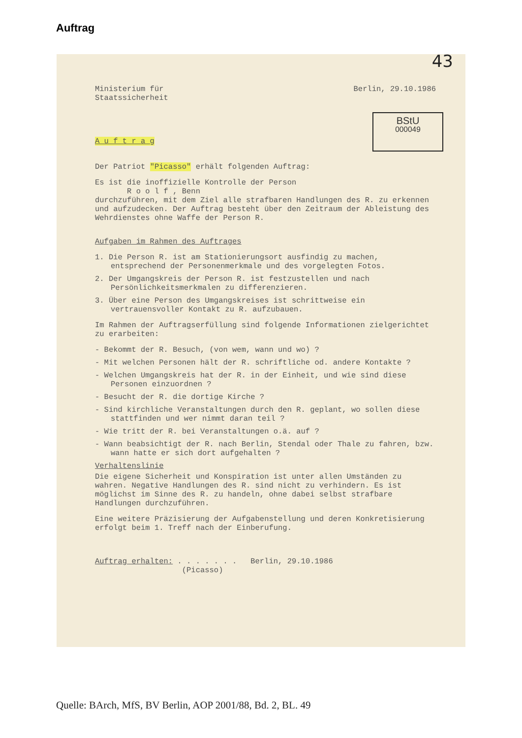Auftrag
43
Ministerium für
Staatssicherheit
Berlin, 29.10.1986
BStU
000049
A u f t r a g
Der Patriot "Picasso" erhält folgenden Auftrag:
Es ist die inoffizielle Kontrolle der Person
R o o l f , Benn
durchzuführen, mit dem Ziel alle strafbaren Handlungen des R. zu erkennen und aufzudecken. Der Auftrag besteht über den Zeitraum der Ableistung des Wehrdienstes ohne Waffe der Person R.
Aufgaben im Rahmen des Auftrages
1. Die Person R. ist am Stationierungsort ausfindig zu machen, entsprechend der Personenmerkmale und des vorgelegten Fotos.
2. Der Umgangskreis der Person R. ist festzustellen und nach Persönlichkeitsmerkmalen zu differenzieren.
3. Über eine Person des Umgangskreises ist schrittweise ein vertrauensvoller Kontakt zu R. aufzubauen.
Im Rahmen der Auftragserfüllung sind folgende Informationen zielgerichtet zu erarbeiten:
- Bekommt der R. Besuch, (von wem, wann und wo) ?
- Mit welchen Personen hält der R. schriftliche od. andere Kontakte ?
- Welchen Umgangskreis hat der R. in der Einheit, und wie sind diese Personen einzuordnen ?
- Besucht der R. die dortige Kirche ?
- Sind kirchliche Veranstaltungen durch den R. geplant, wo sollen diese stattfinden und wer nimmt daran teil ?
- Wie tritt der R. bei Veranstaltungen o.ä. auf ?
- Wann beabsichtigt der R. nach Berlin, Stendal oder Thale zu fahren, bzw. wann hatte er sich dort aufgehalten ?
Verhaltenslinie
Die eigene Sicherheit und Konspiration ist unter allen Umständen zu wahren. Negative Handlungen des R. sind nicht zu verhindern. Es ist möglichst im Sinne des R. zu handeln, ohne dabei selbst strafbare Handlungen durchzuführen.
Eine weitere Präzisierung der Aufgabenstellung und deren Konkretisierung erfolgt beim 1. Treff nach der Einberufung.
Auftrag erhalten: . . . . . . . Berlin, 29.10.1986
(Picasso)
Quelle: BArch, MfS, BV Berlin, AOP 2001/88, Bd. 2, BL. 49